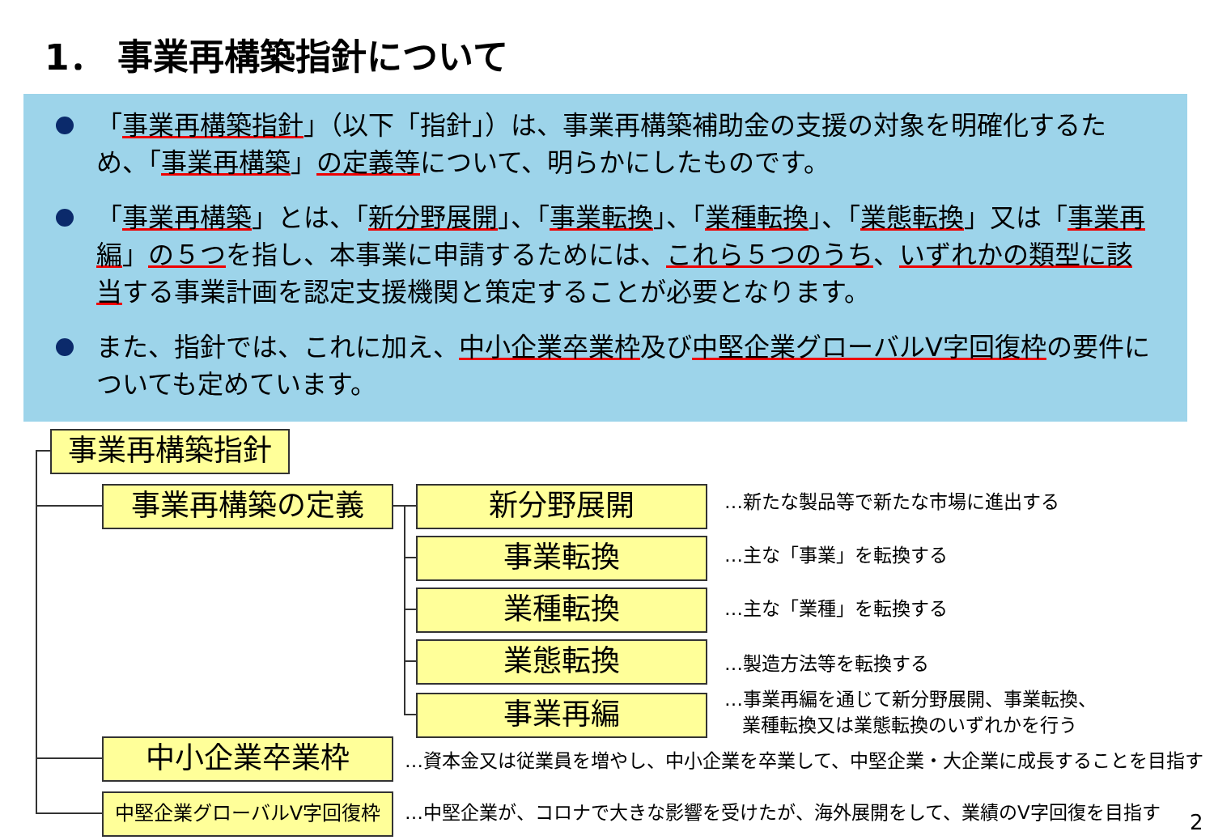1． 事業再構築指針について
「事業再構築指針」（以下「指針」）は、事業再構築補助金の支援の対象を明確化するため、「事業再構築」の定義等について、明らかにしたものです。
「事業再構築」とは、「新分野展開」、「事業転換」、「業種転換」、「業態転換」又は「事業再編」の５つを指し、本事業に申請するためには、これら５つのうち、いずれかの類型に該当する事業計画を認定支援機関と策定することが必要となります。
また、指針では、これに加え、中小企業卒業枠及び中堅企業グローバルV字回復枠の要件についても定めています。
事業再構築指針
事業再構築の定義 新分野展開 …新たな製品等で新たな市場に進出する
事業転換 …主な「事業」を転換する
業種転換 …主な「業種」を転換する
業態転換 …製造方法等を転換する
事業再編
…事業再編を通じて新分野展開、事業転換、
業種転換又は業態転換のいずれかを行う
中小企業卒業枠
…資本金又は従業員を増やし、中小企業を卒業して、中堅企業・大企業に成長することを目指す
中堅企業グローバルV字回復枠
…中堅企業が、コロナで大きな影響を受けたが、海外展開をして、業績のV字回復を目指す
2